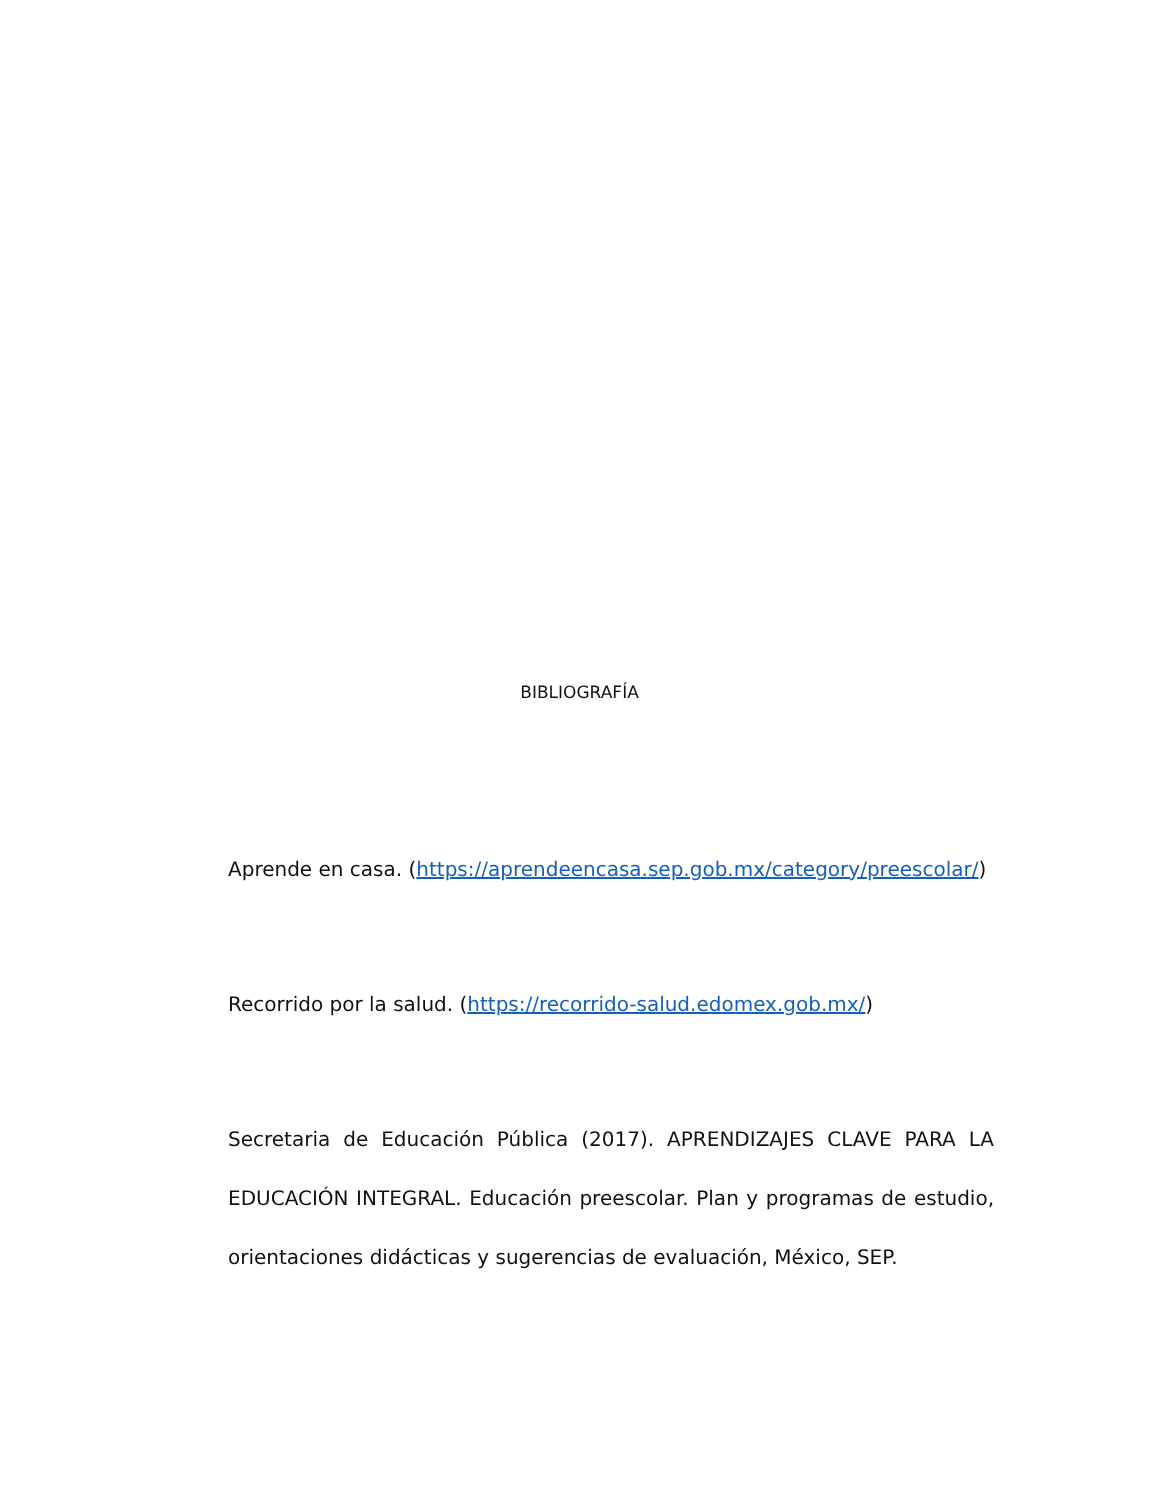BIBLIOGRAFÍA
Aprende en casa. (https://aprendeencasa.sep.gob.mx/category/preescolar/)
Recorrido por la salud. (https://recorrido-salud.edomex.gob.mx/)
Secretaria de Educación Pública (2017). APRENDIZAJES CLAVE PARA LA EDUCACIÓN INTEGRAL. Educación preescolar. Plan y programas de estudio, orientaciones didácticas y sugerencias de evaluación, México, SEP.